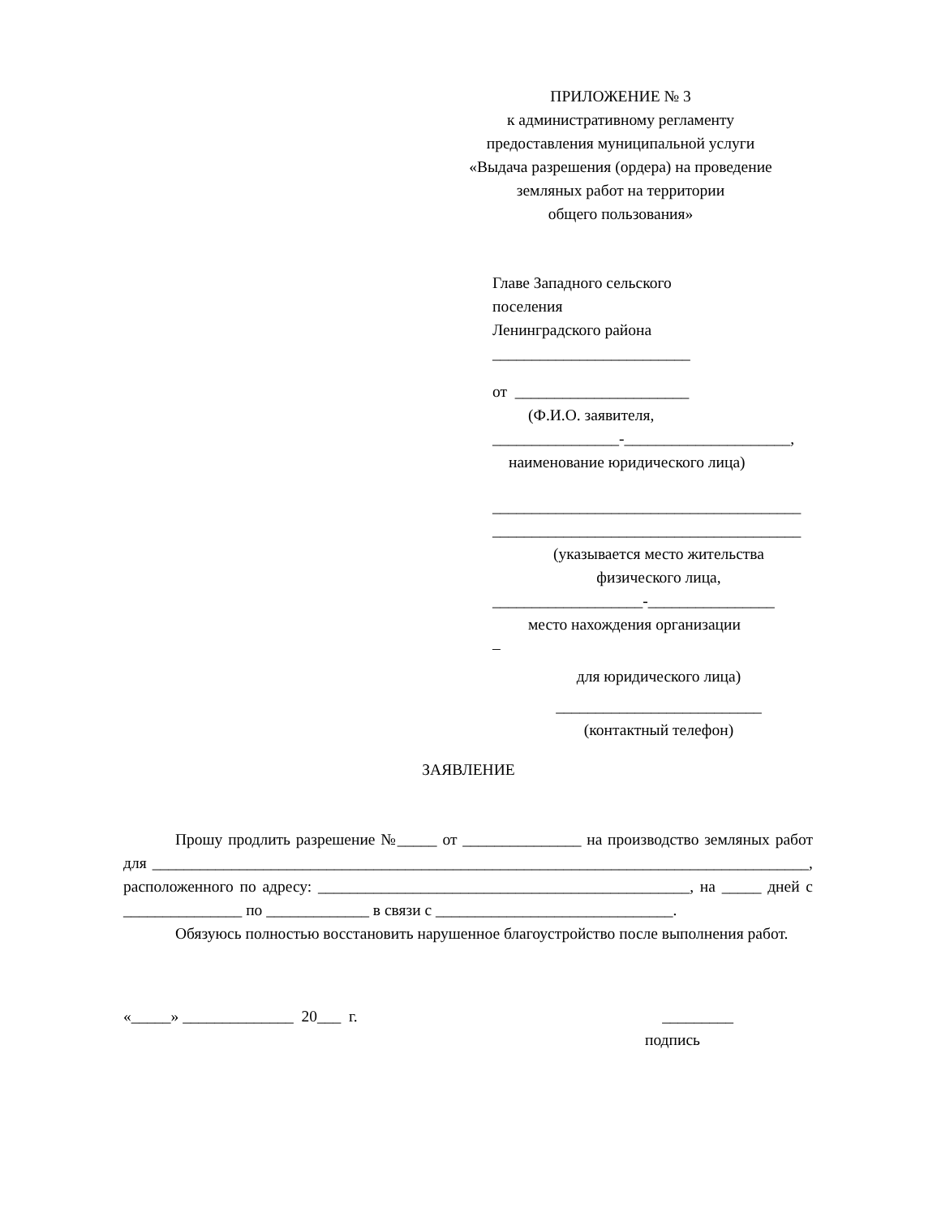ПРИЛОЖЕНИЕ № 3
к административному регламенту
предоставления муниципальной услуги
«Выдача разрешения (ордера) на проведение
земляных работ на территории
общего пользования»
Главе Западного сельского
поселения
Ленинградского района
_________________________
от ______________________
(Ф.И.О. заявителя,
________________-_____________________,
наименование юридического лица)
_______________________________________
_______________________________________
(указывается место жительства
физического лица,
___________________-________________
место нахождения организации
–
для юридического лица)
__________________________
(контактный телефон)
ЗАЯВЛЕНИЕ
Прошу продлить разрешение №_____ от _______________ на производство земляных работ для ___________________________________________________________________________________, расположенного по адресу: _______________________________________________, на _____ дней с _______________ по _____________ в связи с ______________________________.
Обязуюсь полностью восстановить нарушенное благоустройство после выполнения работ.
«_____» ______________ 20___ г. _________
подпись